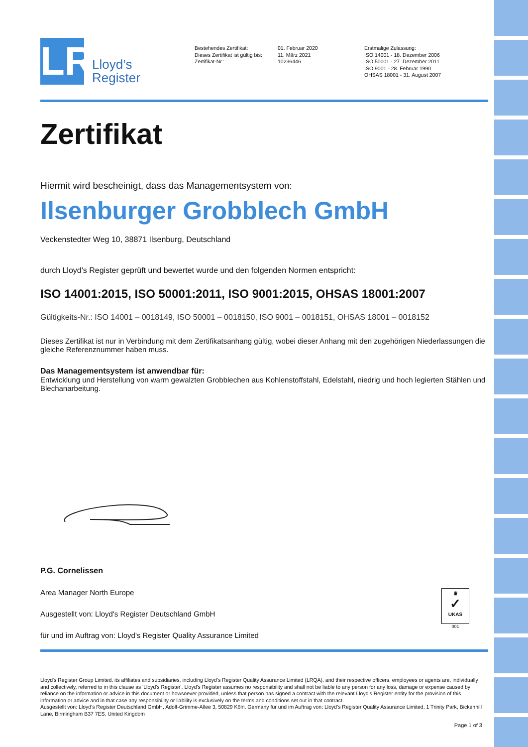LR
Lloyd’s
Register
Bestehendes Zertifikat:
Dieses Zertifikat ist gültig bis:
Zertifikat-Nr.:
01. Februar 2020
11. März 2021
10236446
Erstmalige Zulassung:
ISO 14001 - 18. Dezember 2006
ISO 50001 - 27. Dezember 2011
ISO 9001 - 28. Februar 1990
OHSAS 18001 - 31. August 2007
Zertifikat
Hiermit wird bescheinigt, dass das Managementsystem von:
Ilsenburger Grobblech GmbH
Veckenstedter Weg 10, 38871 Ilsenburg, Deutschland
durch Lloyd's Register geprüft und bewertet wurde und den folgenden Normen entspricht:
ISO 14001:2015, ISO 50001:2011, ISO 9001:2015, OHSAS 18001:2007
Gültigkeits-Nr.: ISO 14001 – 0018149, ISO 50001 – 0018150, ISO 9001 – 0018151, OHSAS 18001 – 0018152
Dieses Zertifikat ist nur in Verbindung mit dem Zertifikatsanhang gültig, wobei dieser Anhang mit den zugehörigen Niederlassungen die gleiche Referenznummer haben muss.
Das Managementsystem ist anwendbar für:
Entwicklung und Herstellung von warm gewalzten Grobblechen aus Kohlenstoffstahl, Edelstahl, niedrig und hoch legierten Stählen und Blechanarbeitung.
P.G. Cornelissen
Area Manager North Europe
Ausgestellt von: Lloyd's Register Deutschland GmbH
für und im Auftrag von: Lloyd's Register Quality Assurance Limited
♛
✓
UKAS
001
Lloyd's Register Group Limited, its affiliates and subsidiaries, including Lloyd's Register Quality Assurance Limited (LRQA), and their respective officers, employees or agents are, individually and collectively, referred to in this clause as 'Lloyd's Register'. Lloyd's Register assumes no responsibility and shall not be liable to any person for any loss, damage or expense caused by reliance on the information or advice in this document or howsoever provided, unless that person has signed a contract with the relevant Lloyd's Register entity for the provision of this information or advice and in that case any responsibility or liability is exclusively on the terms and conditions set out in that contract.
Ausgestellt von: Lloyd's Register Deutschland GmbH, Adolf-Grimme-Allee 3, 50829 Köln, Germany für und im Auftrag von: Lloyd's Register Quality Assurance Limited, 1 Trinity Park, Bickenhill Lane, Birmingham B37 7ES, United Kingdom
Page 1 of 3